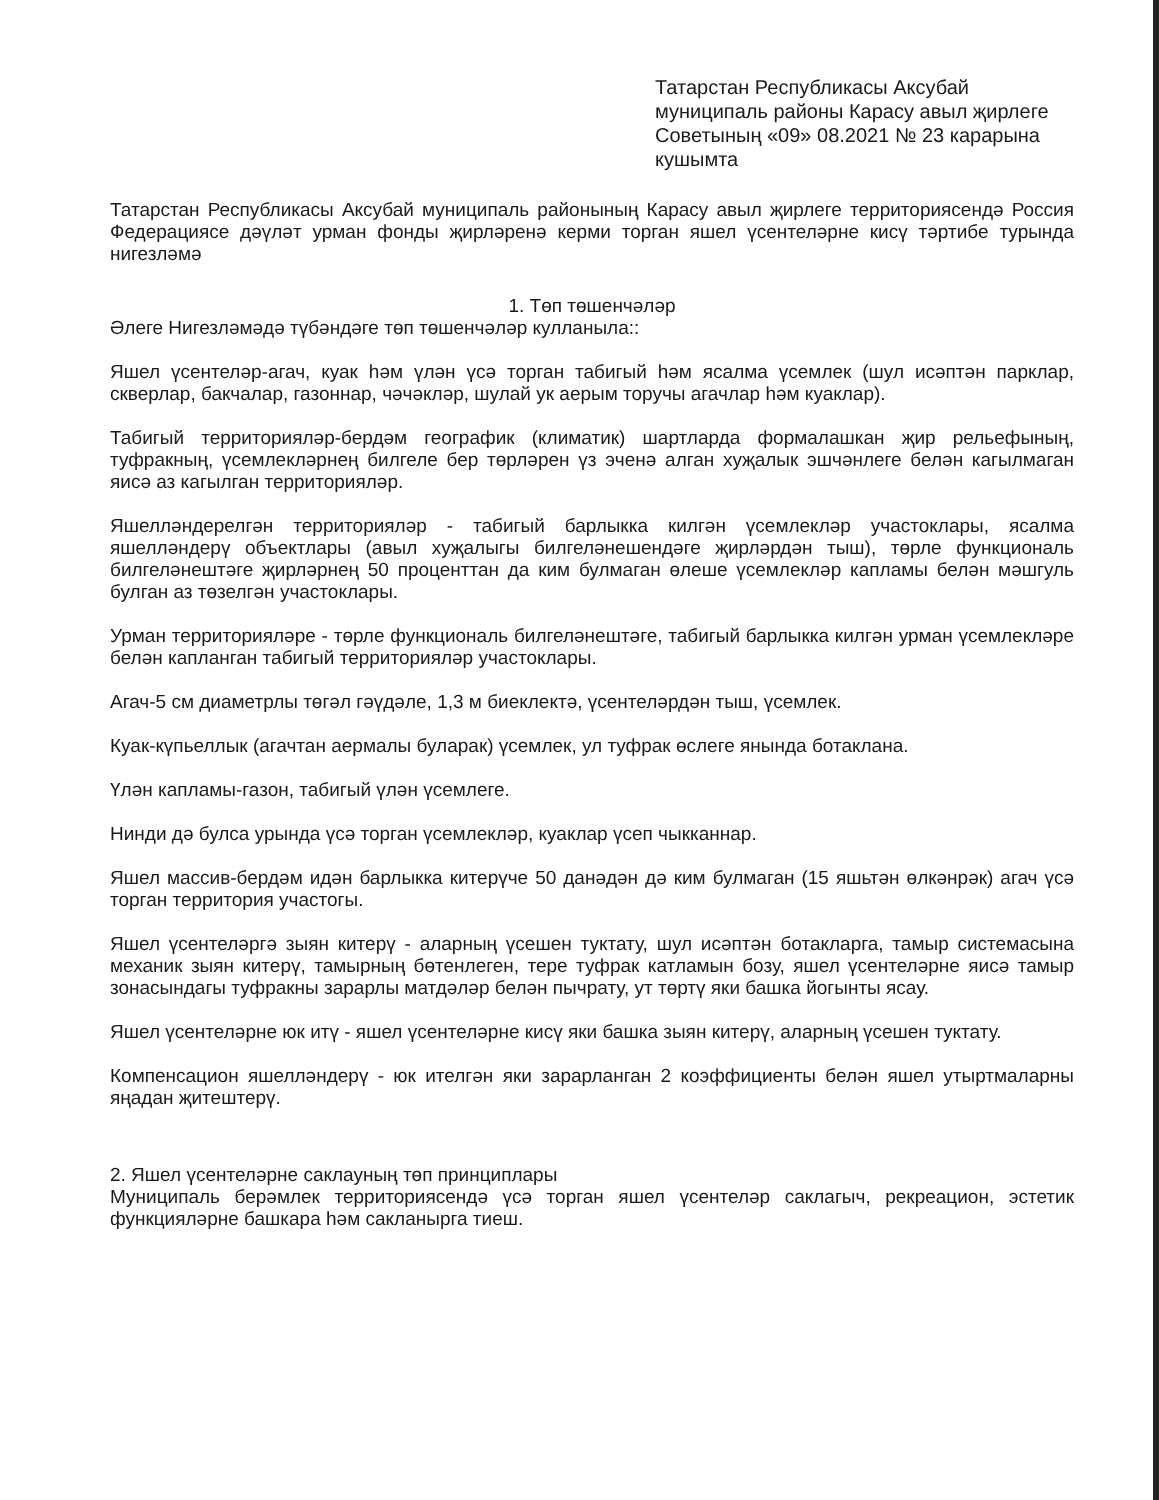Татарстан Республикасы Аксубай муниципаль районы Карасу авыл җирлеге Советының «09» 08.2021 № 23 карарына кушымта
Татарстан Республикасы Аксубай муниципаль районының Карасу авыл җирлеге территориясендә Россия Федерациясе дәүләт урман фонды җирләренә керми торган яшел үсентеләрне кисү тәртибе турында нигезләмә
1. Төп төшенчәләр
Әлеге Нигезләмәдә түбәндәге төп төшенчәләр кулланыла::
Яшел үсентеләр-агач, куак һәм үлән үсә торган табигый һәм ясалма үсемлек (шул исәптән парклар, скверлар, бакчалар, газоннар, чәчәкләр, шулай ук аерым торучы агачлар һәм куаклар).
Табигый территорияләр-бердәм географик (климатик) шартларда формалашкан җир рельефының, туфракның, үсемлекләрнең билгеле бер төрләрен үз эченә алган хуҗалык эшчәнлеге белән кагылмаган яисә аз кагылган территорияләр.
Яшелләндерелгән территорияләр - табигый барлыкка килгән үсемлекләр участоклары, ясалма яшелләндерү объектлары (авыл хуҗалыгы билгеләнешендәге җирләрдән тыш), төрле функциональ билгеләнештәге җирләрнең 50 проценттан да ким булмаган өлеше үсемлекләр капламы белән мәшгуль булган аз төзелгән участоклары.
Урман территорияләре - төрле функциональ билгеләнештәге, табигый барлыкка килгән урман үсемлекләре белән капланган табигый территорияләр участоклары.
Агач-5 см диаметрлы төгәл гәүдәле, 1,3 м биеклектә, үсентеләрдән тыш, үсемлек.
Куак-күпьеллык (агачтан аермалы буларак) үсемлек, ул туфрак өслеге янында ботаклана.
Үлән капламы-газон, табигый үлән үсемлеге.
Нинди дә булса урында үсә торган үсемлекләр, куаклар үсеп чыкканнар.
Яшел массив-бердәм идән барлыкка китерүче 50 данәдән дә ким булмаган (15 яшьтән өлкәнрәк) агач үсә торган территория участогы.
Яшел үсентеләргә зыян китерү - аларның үсешен туктату, шул исәптән ботакларга, тамыр системасына механик зыян китерү, тамырның бөтенлеген, тере туфрак катламын бозу, яшел үсентеләрне яисә тамыр зонасындагы туфракны зарарлы матдәләр белән пычрату, ут төртү яки башка йогынты ясау.
Яшел үсентеләрне юк итү - яшел үсентеләрне кисү яки башка зыян китерү, аларның үсешен туктату.
Компенсацион яшелләндерү - юк ителгән яки зарарланган 2 коэффициенты белән яшел утыртмаларны яңадан җитештерү.
2. Яшел үсентеләрне саклауның төп принциплары
Муниципаль берәмлек территориясендә үсә торган яшел үсентеләр саклагыч, рекреацион, эстетик функцияләрне башкара һәм сакланырга тиеш.